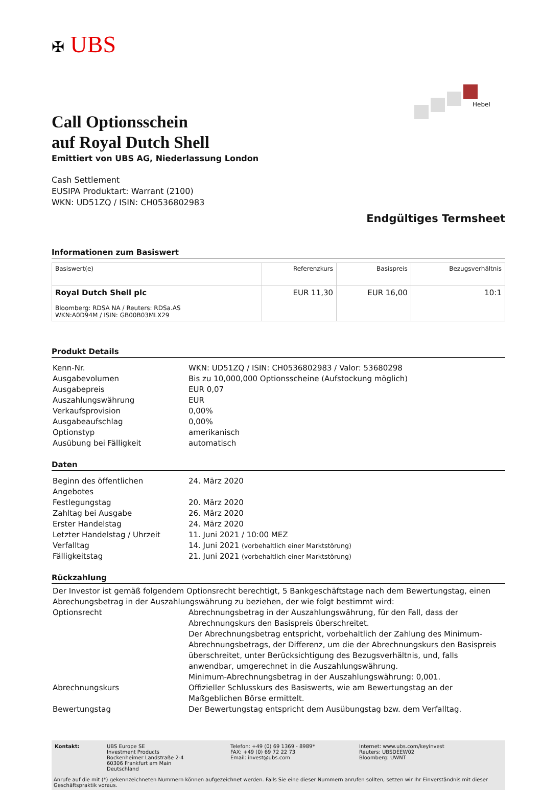✠ UBS
Hebel
Call Optionsschein
auf Royal Dutch Shell
Emittiert von UBS AG, Niederlassung London
Cash Settlement
EUSIPA Produktart: Warrant (2100)
WKN: UD51ZQ / ISIN: CH0536802983
Endgültiges Termsheet
Informationen zum Basiswert
| Basiswert(e) | Referenzkurs | Basispreis | Bezugsverhältnis |
| --- | --- | --- | --- |
| Royal Dutch Shell plc Bloomberg: RDSA NA / Reuters: RDSa.AS WKN:A0D94M / ISIN: GB00B03MLX29 | EUR 11,30 | EUR 16,00 | 10:1 |
Produkt Details
| Kenn-Nr. | WKN: UD51ZQ / ISIN: CH0536802983 / Valor: 53680298 |
| Ausgabevolumen | Bis zu 10,000,000 Optionsscheine (Aufstockung möglich) |
| Ausgabepreis | EUR 0,07 |
| Auszahlungswährung | EUR |
| Verkaufsprovision | 0,00% |
| Ausgabeaufschlag | 0,00% |
| Optionstyp | amerikanisch |
| Ausübung bei Fälligkeit | automatisch |
Daten
| Beginn des öffentlichen Angebotes | 24. März 2020 |
| Festlegungstag | 20. März 2020 |
| Zahltag bei Ausgabe | 26. März 2020 |
| Erster Handelstag | 24. März 2020 |
| Letzter Handelstag / Uhrzeit | 11. Juni 2021 / 10:00 MEZ |
| Verfalltag | 14. Juni 2021 (vorbehaltlich einer Marktstörung) |
| Fälligkeitstag | 21. Juni 2021 (vorbehaltlich einer Marktstörung) |
Rückzahlung
| Der Investor ist gemäß folgendem Optionsrecht berechtigt, 5 Bankgeschäftstage nach dem Bewertungstag, einen Abrechungsbetrag in der Auszahlungswährung zu beziehen, der wie folgt bestimmt wird: | |
| Optionsrecht | Abrechnungsbetrag in der Auszahlungswährung, für den Fall, dass der Abrechnungskurs den Basispreis überschreitet. Der Abrechnungsbetrag entspricht, vorbehaltlich der Zahlung des Minimum-Abrechnungsbetrags, der Differenz, um die der Abrechnungskurs den Basispreis überschreitet, unter Berücksichtigung des Bezugsverhältnis, und, falls anwendbar, umgerechnet in die Auszahlungswährung. Minimum-Abrechnungsbetrag in der Auszahlungswährung: 0,001. |
| Abrechnungskurs | Offizieller Schlusskurs des Basiswerts, wie am Bewertungstag an der Maßgeblichen Börse ermittelt. |
| Bewertungstag | Der Bewertungstag entspricht dem Ausübungstag bzw. dem Verfalltag. |
| Kontakt: | UBS Europe SE Investment Products Bockenheimer Landstraße 2-4 60306 Frankfurt am Main Deutschland | Telefon: +49 (0) 69 1369 - 8989* FAX: +49 (0) 69 72 22 73 Email: invest@ubs.com | Internet: www.ubs.com/keyinvest Reuters: UBSDEEW02 Bloomberg: UWNT |
Anrufe auf die mit (*) gekennzeichneten Nummern können aufgezeichnet werden. Falls Sie eine dieser Nummern anrufen sollten, setzen wir Ihr Einverständnis mit dieser Geschäftspraktik voraus.